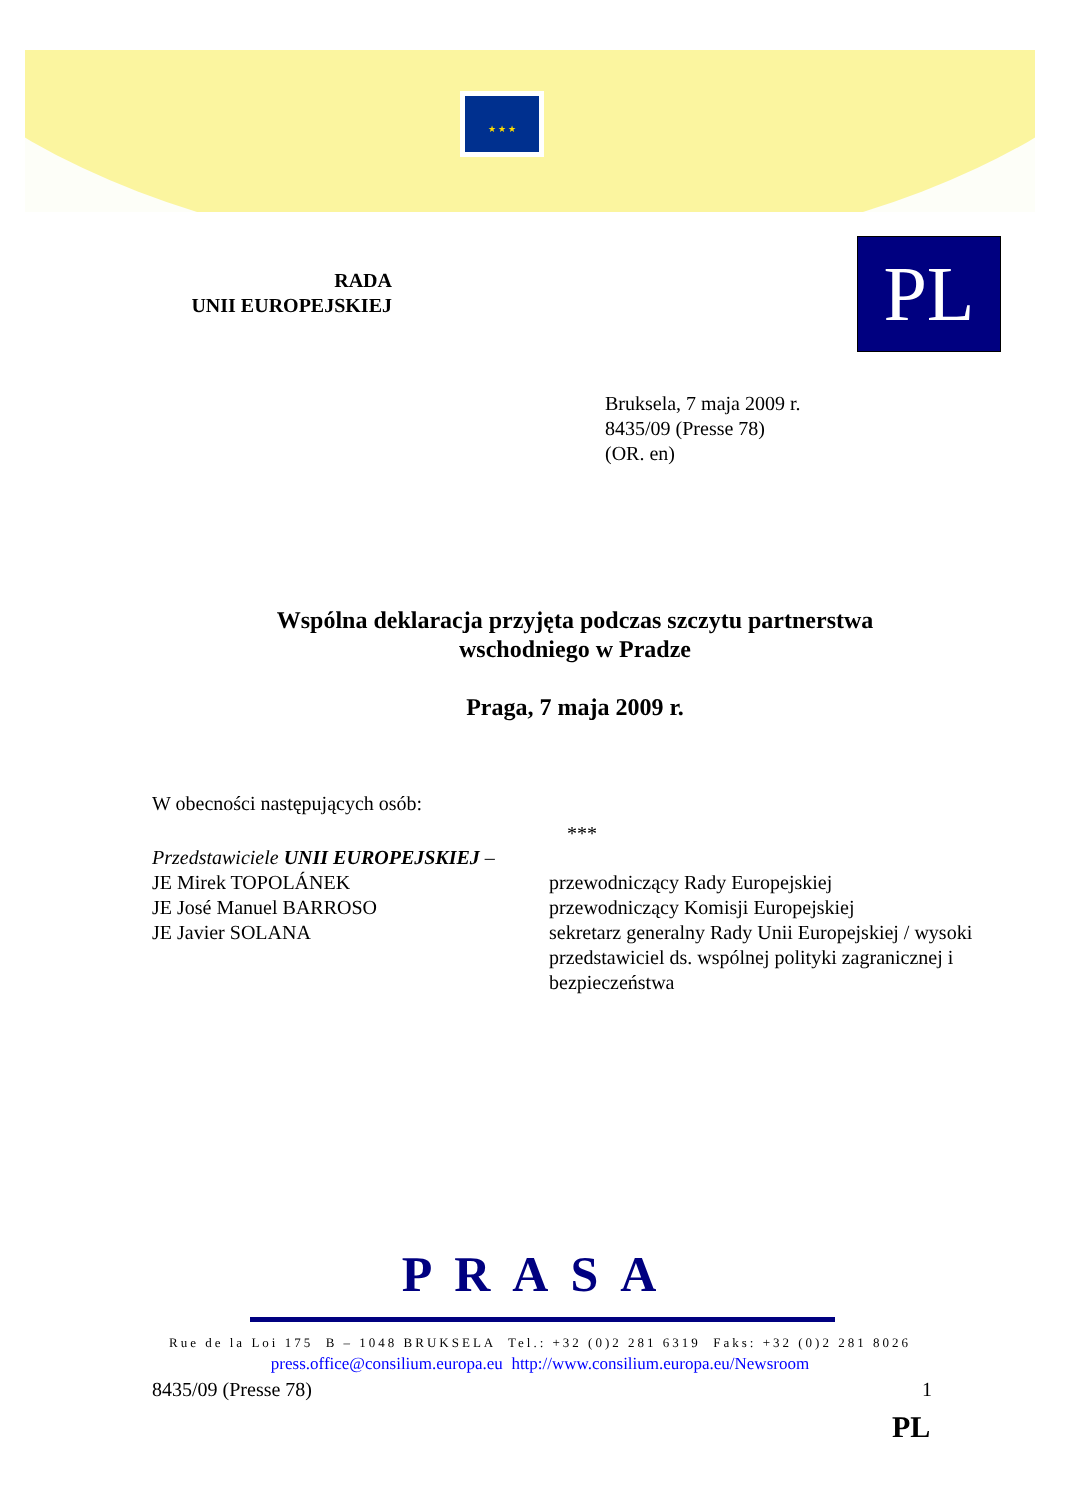★ ★ ★
PL
RADA
UNII EUROPEJSKIEJ
Bruksela, 7 maja 2009 r.
8435/09 (Presse 78)
(OR. en)
Wspólna deklaracja przyjęta podczas szczytu partnerstwa
wschodniego w Pradze
Praga, 7 maja 2009 r.
W obecności następujących osób:
***
Przedstawiciele UNII EUROPEJSKIEJ –
JE Mirek TOPOLÁNEK przewodniczący Rady Europejskiej
JE José Manuel BARROSO przewodniczący Komisji Europejskiej
JE Javier SOLANA sekretarz generalny Rady Unii Europejskiej / wysoki przedstawiciel ds. wspólnej polityki zagranicznej i bezpieczeństwa
PRASA
Rue de la Loi 175 B – 1048 BRUKSELA Tel.: +32 (0)2 281 6319 Faks: +32 (0)2 281 8026
press.office@consilium.europa.eu http://www.consilium.europa.eu/Newsroom
8435/09 (Presse 78) 1
PL